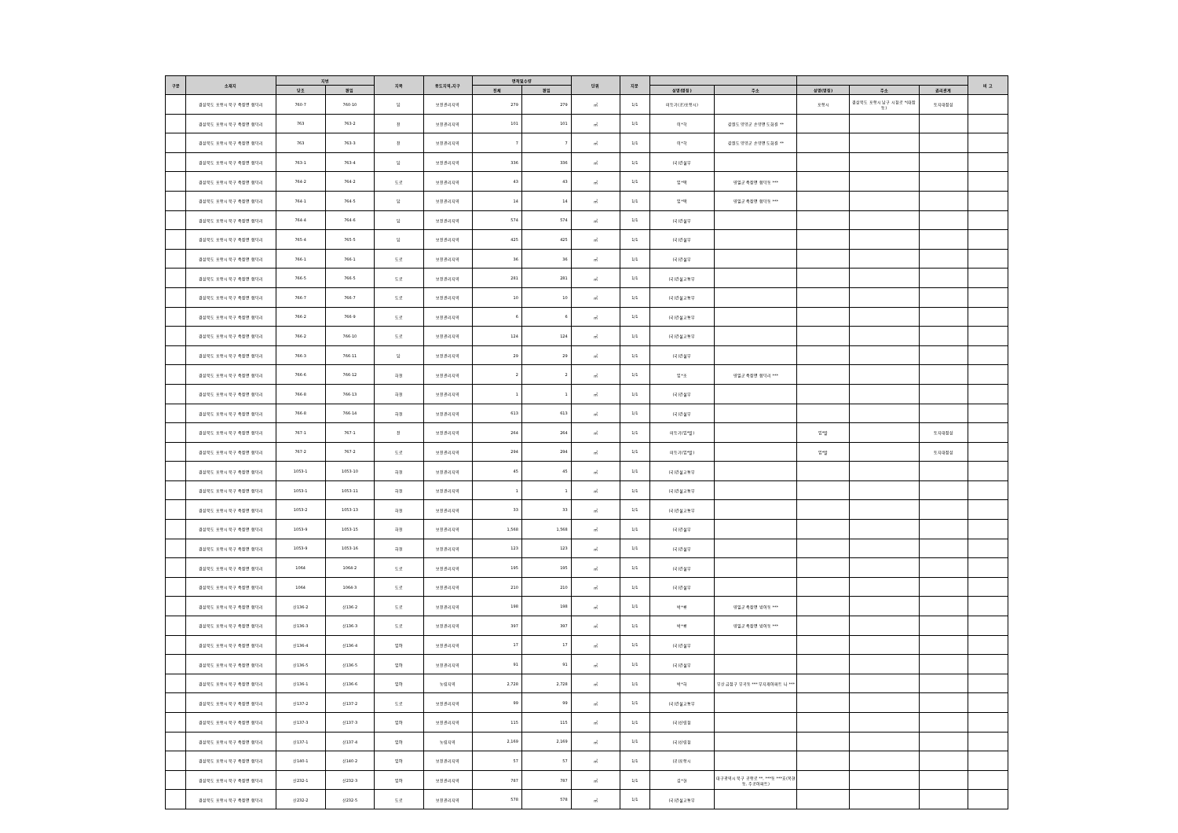| 구분 | 소재지 | 지번 | | 지목 | 용도지역,지구 | 면적및수량 | | 단위 | 지분 | | | | | | 비 고 |
| --- | --- | --- | --- | --- | --- | --- | --- | --- | --- | --- | --- | --- | --- | --- | --- |
| | | 당초 | 편입 | | | 전체 | 편입 | | | 성명(명칭) | 주소 | 성명(명칭) | 주소 | 권리관계 | |
| | 경상북도 포항시 북구 죽장면 합덕리 | 760-7 | 760-10 | 답 | 보전관리지역 | 279 | 279 | ㎡ | 1/1 | 미등기(공)포항시) | | 포항시 | 경상북도 포항시 남구 시청로 *(대잠동) | 토지대장상 | |
| | 경상북도 포항시 북구 죽장면 합덕리 | 763 | 763-2 | 전 | 보전관리지역 | 101 | 101 | ㎡ | 1/1 | 이*학 | 강원도 양양군 손양면 도화길 ** | | | | |
| | 경상북도 포항시 북구 죽장면 합덕리 | 763 | 763-3 | 전 | 보전관리지역 | 7 | 7 | ㎡ | 1/1 | 이*학 | 강원도 양양군 손양면 도화길 ** | | | | |
| | 경상북도 포항시 북구 죽장면 합덕리 | 763-1 | 763-4 | 답 | 보전관리지역 | 336 | 336 | ㎡ | 1/1 | (국)건설부 | | | | | |
| | 경상북도 포항시 북구 죽장면 합덕리 | 764-2 | 764-2 | 도로 | 보전관리지역 | 43 | 43 | ㎡ | 1/1 | 임*택 | 영일군 죽장면 합덕동 *** | | | | |
| | 경상북도 포항시 북구 죽장면 합덕리 | 764-1 | 764-5 | 답 | 보전관리지역 | 14 | 14 | ㎡ | 1/1 | 임*택 | 영일군 죽장면 합덕동 *** | | | | |
| | 경상북도 포항시 북구 죽장면 합덕리 | 764-4 | 764-6 | 답 | 보전관리지역 | 574 | 574 | ㎡ | 1/1 | (국)건설부 | | | | | |
| | 경상북도 포항시 북구 죽장면 합덕리 | 765-4 | 765-5 | 답 | 보전관리지역 | 425 | 425 | ㎡ | 1/1 | (국)건설부 | | | | | |
| | 경상북도 포항시 북구 죽장면 합덕리 | 766-1 | 766-1 | 도로 | 보전관리지역 | 36 | 36 | ㎡ | 1/1 | (국)건설부 | | | | | |
| | 경상북도 포항시 북구 죽장면 합덕리 | 766-5 | 766-5 | 도로 | 보전관리지역 | 281 | 281 | ㎡ | 1/1 | (국)건설교통부 | | | | | |
| | 경상북도 포항시 북구 죽장면 합덕리 | 766-7 | 766-7 | 도로 | 보전관리지역 | 10 | 10 | ㎡ | 1/1 | (국)건설교통부 | | | | | |
| | 경상북도 포항시 북구 죽장면 합덕리 | 766-2 | 766-9 | 도로 | 보전관리지역 | 6 | 6 | ㎡ | 1/1 | (국)건설교통부 | | | | | |
| | 경상북도 포항시 북구 죽장면 합덕리 | 766-2 | 766-10 | 도로 | 보전관리지역 | 124 | 124 | ㎡ | 1/1 | (국)건설교통부 | | | | | |
| | 경상북도 포항시 북구 죽장면 합덕리 | 766-3 | 766-11 | 답 | 보전관리지역 | 29 | 29 | ㎡ | 1/1 | (국)건설부 | | | | | |
| | 경상북도 포항시 북구 죽장면 합덕리 | 766-6 | 766-12 | 하천 | 보전관리지역 | 2 | 2 | ㎡ | 1/1 | 임*조 | 영일군 죽장면 합덕리 *** | | | | |
| | 경상북도 포항시 북구 죽장면 합덕리 | 766-8 | 766-13 | 하천 | 보전관리지역 | 1 | 1 | ㎡ | 1/1 | (국)건설부 | | | | | |
| | 경상북도 포항시 북구 죽장면 합덕리 | 766-8 | 766-14 | 하천 | 보전관리지역 | 613 | 613 | ㎡ | 1/1 | (국)건설부 | | | | | |
| | 경상북도 포항시 북구 죽장면 합덕리 | 767-1 | 767-1 | 전 | 보전관리지역 | 264 | 264 | ㎡ | 1/1 | 미등기(임*발) | | 임*발 | | 토지대장상 | |
| | 경상북도 포항시 북구 죽장면 합덕리 | 767-2 | 767-2 | 도로 | 보전관리지역 | 294 | 294 | ㎡ | 1/1 | 미등기(임*발) | | 임*발 | | 토지대장상 | |
| | 경상북도 포항시 북구 죽장면 합덕리 | 1053-1 | 1053-10 | 하천 | 보전관리지역 | 45 | 45 | ㎡ | 1/1 | (국)건설교통부 | | | | | |
| | 경상북도 포항시 북구 죽장면 합덕리 | 1053-1 | 1053-11 | 하천 | 보전관리지역 | 1 | 1 | ㎡ | 1/1 | (국)건설교통부 | | | | | |
| | 경상북도 포항시 북구 죽장면 합덕리 | 1053-2 | 1053-13 | 하천 | 보전관리지역 | 33 | 33 | ㎡ | 1/1 | (국)건설교통부 | | | | | |
| | 경상북도 포항시 북구 죽장면 합덕리 | 1053-9 | 1053-15 | 하천 | 보전관리지역 | 1,568 | 1,568 | ㎡ | 1/1 | (국)건설부 | | | | | |
| | 경상북도 포항시 북구 죽장면 합덕리 | 1053-9 | 1053-16 | 하천 | 보전관리지역 | 123 | 123 | ㎡ | 1/1 | (국)건설부 | | | | | |
| | 경상북도 포항시 북구 죽장면 합덕리 | 1064 | 1064-2 | 도로 | 보전관리지역 | 195 | 195 | ㎡ | 1/1 | (국)건설부 | | | | | |
| | 경상북도 포항시 북구 죽장면 합덕리 | 1064 | 1064-3 | 도로 | 보전관리지역 | 210 | 210 | ㎡ | 1/1 | (국)건설부 | | | | | |
| | 경상북도 포항시 북구 죽장면 합덕리 | 산136-2 | 산136-2 | 도로 | 보전관리지역 | 198 | 198 | ㎡ | 1/1 | 박*룡 | 영일군 죽장면 방어동 *** | | | | |
| | 경상북도 포항시 북구 죽장면 합덕리 | 산136-3 | 산136-3 | 도로 | 보전관리지역 | 397 | 397 | ㎡ | 1/1 | 박*룡 | 영일군 죽장면 방어동 *** | | | | |
| | 경상북도 포항시 북구 죽장면 합덕리 | 산136-4 | 산136-4 | 임야 | 보전관리지역 | 17 | 17 | ㎡ | 1/1 | (국)건설부 | | | | | |
| | 경상북도 포항시 북구 죽장면 합덕리 | 산136-5 | 산136-5 | 임야 | 보전관리지역 | 91 | 91 | ㎡ | 1/1 | (국)건설부 | | | | | |
| | 경상북도 포항시 북구 죽장면 합덕리 | 산136-1 | 산136-6 | 임야 | 농림지역 | 2,728 | 2,728 | ㎡ | 1/1 | 박*하 | 부산 금정구 부곡동 *** 무지개아파트 나 *** | | | | |
| | 경상북도 포항시 북구 죽장면 합덕리 | 산137-2 | 산137-2 | 도로 | 보전관리지역 | 99 | 99 | ㎡ | 1/1 | (국)건설교통부 | | | | | |
| | 경상북도 포항시 북구 죽장면 합덕리 | 산137-3 | 산137-3 | 임야 | 보전관리지역 | 115 | 115 | ㎡ | 1/1 | (국)산림청 | | | | | |
| | 경상북도 포항시 북구 죽장면 합덕리 | 산137-1 | 산137-4 | 임야 | 농림지역 | 2,169 | 2,169 | ㎡ | 1/1 | (국)산림청 | | | | | |
| | 경상북도 포항시 북구 죽장면 합덕리 | 산140-1 | 산140-2 | 임야 | 보전관리지역 | 57 | 57 | ㎡ | 1/1 | (공)포항시 | | | | | |
| | 경상북도 포항시 북구 죽장면 합덕리 | 산232-1 | 산232-3 | 임야 | 보전관리지역 | 787 | 787 | ㎡ | 1/1 | 김*헌 | 대구광역시 북구 공항로 **, ***동 ***호(복현동, 주공아파트) | | | | |
| | 경상북도 포항시 북구 죽장면 합덕리 | 산232-2 | 산232-5 | 도로 | 보전관리지역 | 578 | 578 | ㎡ | 1/1 | (국)건설교통부 | | | | | |